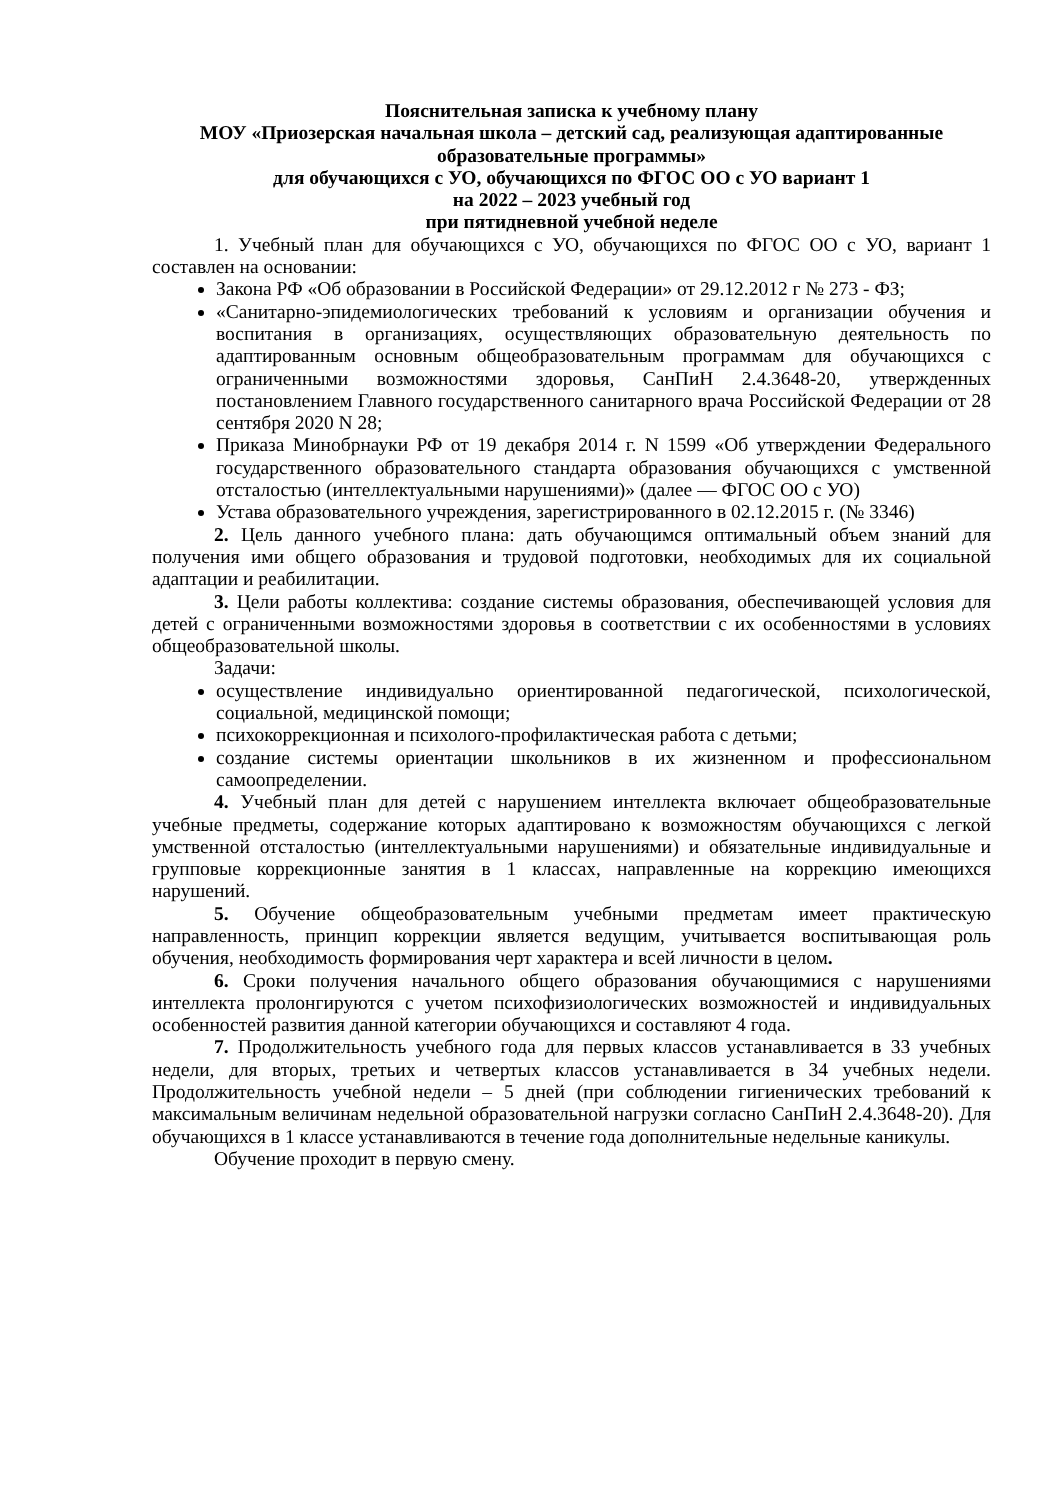Пояснительная записка к учебному плану
МОУ «Приозерская начальная школа – детский сад, реализующая адаптированные образовательные программы»
для обучающихся с УО, обучающихся по ФГОС ОО с УО вариант 1
на 2022 – 2023 учебный год
при пятидневной учебной неделе
1. Учебный план для обучающихся с УО, обучающихся по ФГОС ОО с УО, вариант 1 составлен на основании:
Закона РФ «Об образовании в Российской Федерации» от 29.12.2012 г № 273 - ФЗ;
«Санитарно-эпидемиологических требований к условиям и организации обучения и воспитания в организациях, осуществляющих образовательную деятельность по адаптированным основным общеобразовательным программам для обучающихся с ограниченными возможностями здоровья, СанПиН 2.4.3648-20, утвержденных постановлением Главного государственного санитарного врача Российской Федерации от 28 сентября 2020 N 28;
Приказа Минобрнауки РФ от 19 декабря 2014 г. N 1599 «Об утверждении Федерального государственного образовательного стандарта образования обучающихся с умственной отсталостью (интеллектуальными нарушениями)» (далее — ФГОС ОО с УО)
Устава образовательного учреждения, зарегистрированного в 02.12.2015 г. (№ 3346)
2. Цель данного учебного плана: дать обучающимся оптимальный объем знаний для получения ими общего образования и трудовой подготовки, необходимых для их социальной адаптации и реабилитации.
3. Цели работы коллектива: создание системы образования, обеспечивающей условия для детей с ограниченными возможностями здоровья в соответствии с их особенностями в условиях общеобразовательной школы.
Задачи:
осуществление индивидуально ориентированной педагогической, психологической, социальной, медицинской помощи;
психокоррекционная и психолого-профилактическая работа с детьми;
создание системы ориентации школьников в их жизненном и профессиональном самоопределении.
4. Учебный план для детей с нарушением интеллекта включает общеобразовательные учебные предметы, содержание которых адаптировано к возможностям обучающихся с легкой умственной отсталостью (интеллектуальными нарушениями) и обязательные индивидуальные и групповые коррекционные занятия в 1 классах, направленные на коррекцию имеющихся нарушений.
5. Обучение общеобразовательным учебными предметам имеет практическую направленность, принцип коррекции является ведущим, учитывается воспитывающая роль обучения, необходимость формирования черт характера и всей личности в целом.
6. Сроки получения начального общего образования обучающимися с нарушениями интеллекта пролонгируются с учетом психофизиологических возможностей и индивидуальных особенностей развития данной категории обучающихся и составляют 4 года.
7. Продолжительность учебного года для первых классов устанавливается в 33 учебных недели, для вторых, третьих и четвертых классов устанавливается в 34 учебных недели. Продолжительность учебной недели – 5 дней (при соблюдении гигиенических требований к максимальным величинам недельной образовательной нагрузки согласно СанПиН 2.4.3648-20). Для обучающихся в 1 классе устанавливаются в течение года дополнительные недельные каникулы.
Обучение проходит в первую смену.